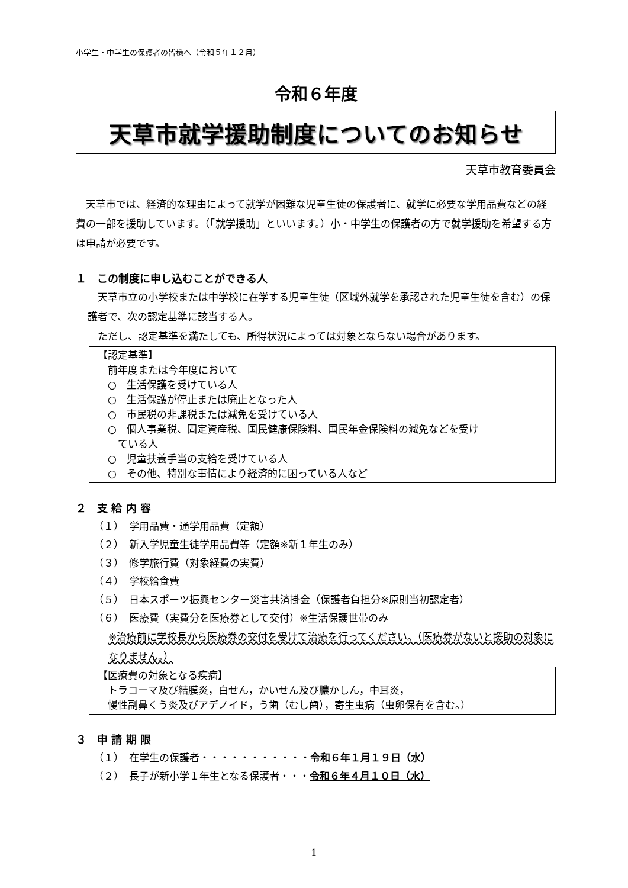小学生・中学生の保護者の皆様へ（令和５年１２月）
令和６年度
天草市就学援助制度についてのお知らせ
天草市教育委員会
　天草市では、経済的な理由によって就学が困難な児童生徒の保護者に、就学に必要な学用品費などの経費の一部を援助しています。（「就学援助」といいます。）小・中学生の保護者の方で就学援助を希望する方は申請が必要です。
１　この制度に申し込むことができる人
　天草市立の小学校または中学校に在学する児童生徒（区域外就学を承認された児童生徒を含む）の保護者で、次の認定基準に該当する人。
　ただし、認定基準を満たしても、所得状況によっては対象とならない場合があります。
【認定基準】
　前年度または今年度において
　○　生活保護を受けている人
　○　生活保護が停止または廃止となった人
　○　市民税の非課税または減免を受けている人
　○　個人事業税、固定資産税、国民健康保険料、国民年金保険料の減免などを受け
　　ている人
　○　児童扶養手当の支給を受けている人
　○　その他、特別な事情により経済的に困っている人など
２　支 給 内 容
（１）　学用品費・通学用品費（定額）
（２）　新入学児童生徒学用品費等（定額※新１年生のみ）
（３）　修学旅行費（対象経費の実費）
（４）　学校給食費
（５）　日本スポーツ振興センター災害共済掛金（保護者負担分※原則当初認定者）
（６）　医療費（実費分を医療券として交付）※生活保護世帯のみ
※治療前に学校長から医療券の交付を受けて治療を行ってください。（医療券がないと援助の対象になりません。）
【医療費の対象となる疾病】
　トラコーマ及び結膜炎，白せん，かいせん及び膿かしん，中耳炎，
　慢性副鼻くう炎及びアデノイド，う歯（むし歯），寄生虫病（虫卵保有を含む。）
３　申 請 期 限
（１）　在学生の保護者・・・・・・・・・・・令和６年１月１９日（水）
（２）　長子が新小学１年生となる保護者・・・令和６年４月１０日（水）
1